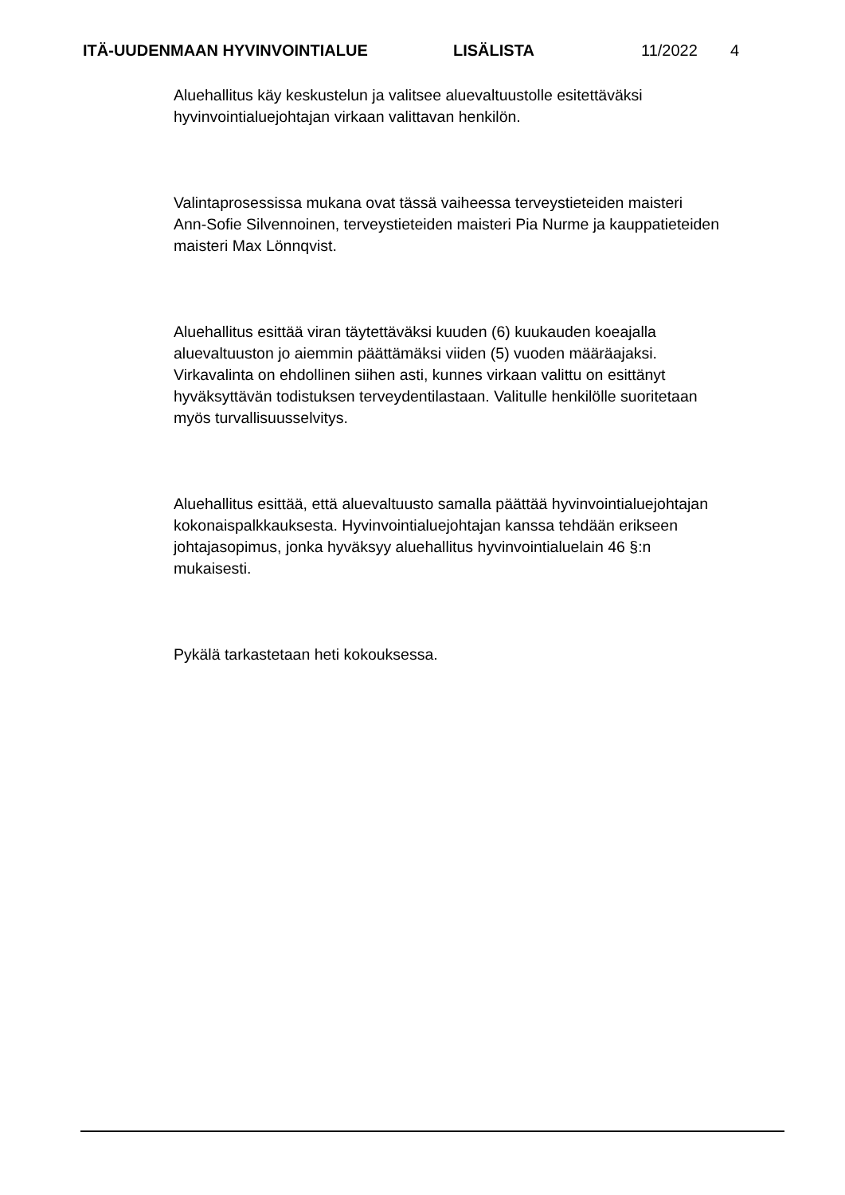ITÄ-UUDENMAAN HYVINVOINTIALUE LISÄLISTA 11/2022 4
Aluehallitus käy keskustelun ja valitsee aluevaltuustolle esitettäväksi
hyvinvointialuejohtajan virkaan valittavan henkilön.
Valintaprosessissa mukana ovat tässä vaiheessa terveystieteiden maisteri
Ann-Sofie Silvennoinen, terveystieteiden maisteri Pia Nurme ja kauppatieteiden
maisteri Max Lönnqvist.
Aluehallitus esittää viran täytettäväksi kuuden (6) kuukauden koeajalla
aluevaltuuston jo aiemmin päättämäksi viiden (5) vuoden määräajaksi.
Virkavalinta on ehdollinen siihen asti, kunnes virkaan valittu on esittänyt
hyväksyttävän todistuksen terveydentilastaan. Valitulle henkilölle suoritetaan
myös turvallisuusselvitys.
Aluehallitus esittää, että aluevaltuusto samalla päättää hyvinvointialuejohtajan
kokonaispalkkauksesta. Hyvinvointialuejohtajan kanssa tehdään erikseen
johtajasopimus, jonka hyväksyy aluehallitus hyvinvointialuelain 46 §:n
mukaisesti.
Pykälä tarkastetaan heti kokouksessa.